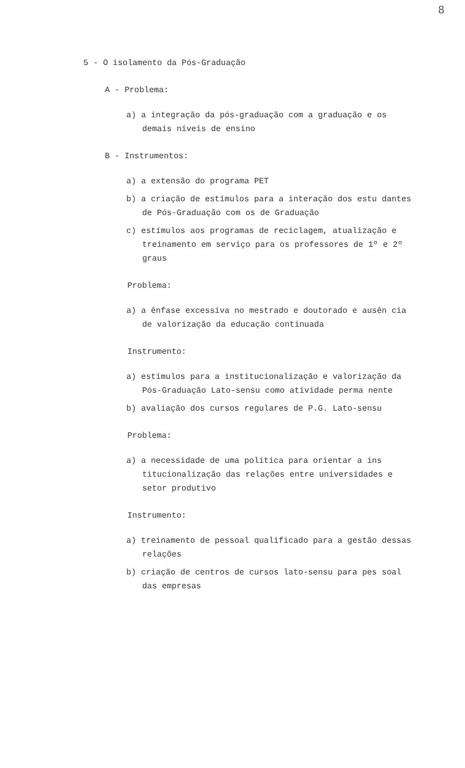8
5 - O isolamento da Pós-Graduação
A - Problema:
a) a integração da pós-graduação com a graduação e os demais níveis de ensino
B - Instrumentos:
a) a extensão do programa PET
b) a criação de estímulos para a interação dos estu dantes de Pós-Graduação com os de Graduação
c) estímulos aos programas de reciclagem, atualização e treinamento em serviço para os professores de 1º e 2º graus
Problema:
a) a ênfase excessiva no mestrado e doutorado e ausên cia de valorização da educação continuada
Instrumento:
a) estímulos para a institucionalização e valorização da Pós-Graduação Lato-sensu como atividade perma nente
b) avaliação dos cursos regulares de P.G. Lato-sensu
Problema:
a) a necessidade de uma política para orientar a ins titucionalização das relações entre universidades e setor produtivo
Instrumento:
a) treinamento de pessoal qualificado para a gestão dessas relações
b) criação de centros de cursos lato-sensu para pes soal das empresas